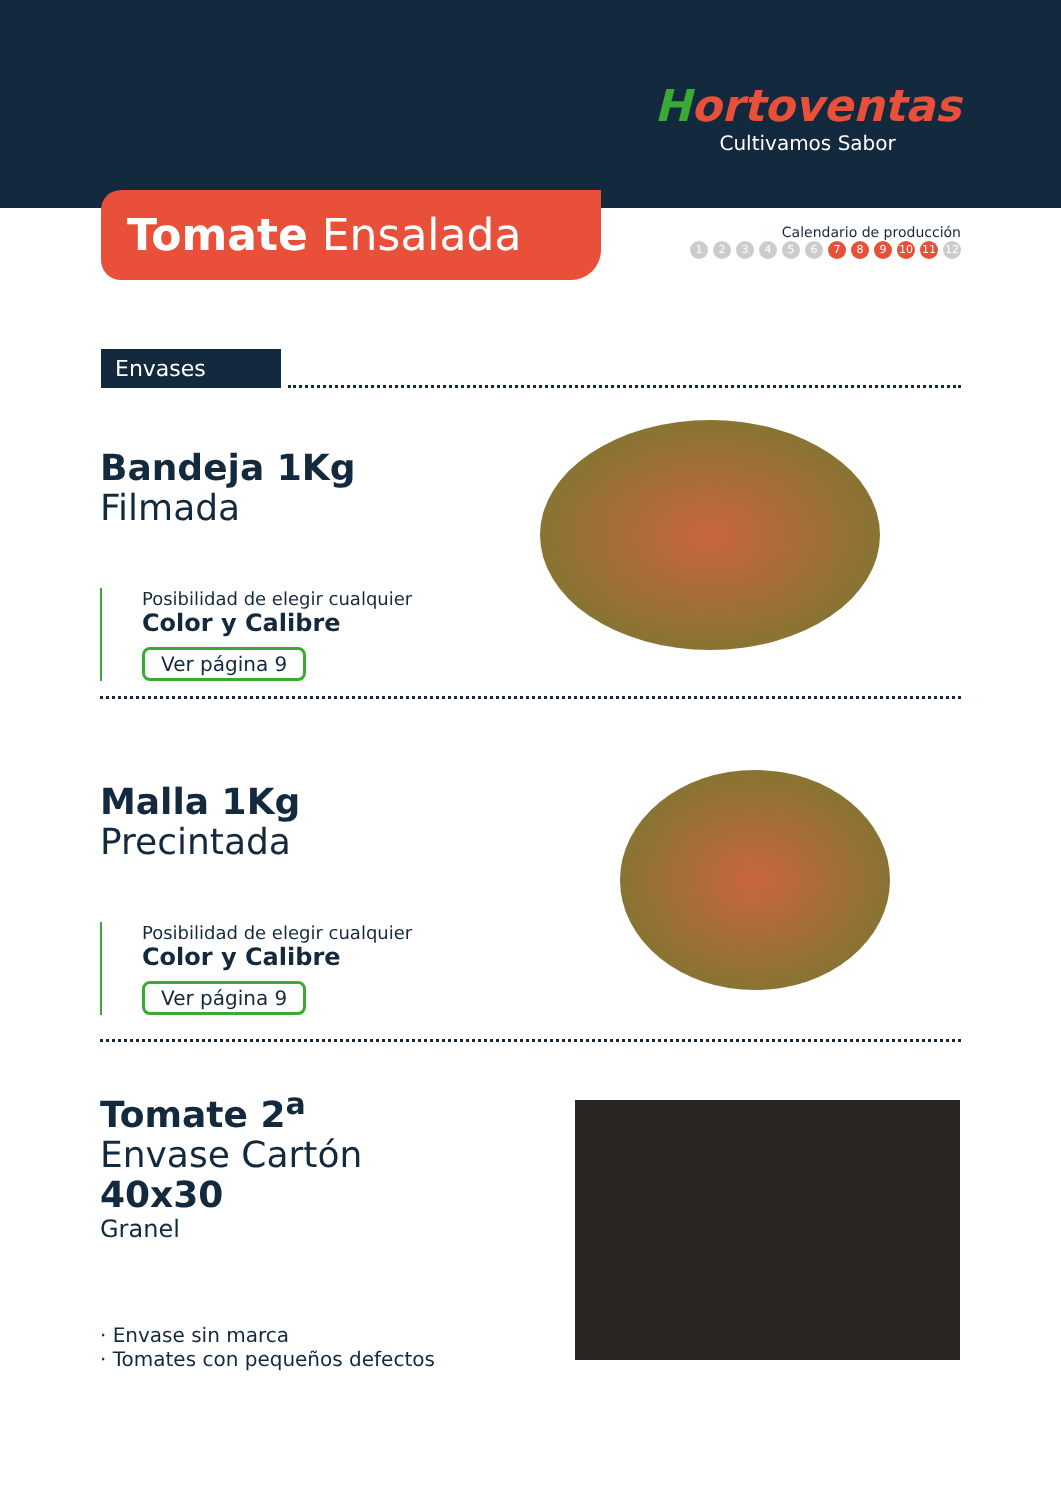Hortoventas
Cultivamos Sabor
Tomate Ensalada
Calendario de producción
123456 7 8 9 10 11 12
Envases
Bandeja 1Kg
Filmada
Posibilidad de elegir cualquier
Color y Calibre
Ver página 9
Malla 1Kg
Precintada
Posibilidad de elegir cualquier
Color y Calibre
Ver página 9
Tomate 2<sup>a</sup>
Envase Cartón
40x30
Granel
· Envase sin marca
· Tomates con pequeños defectos